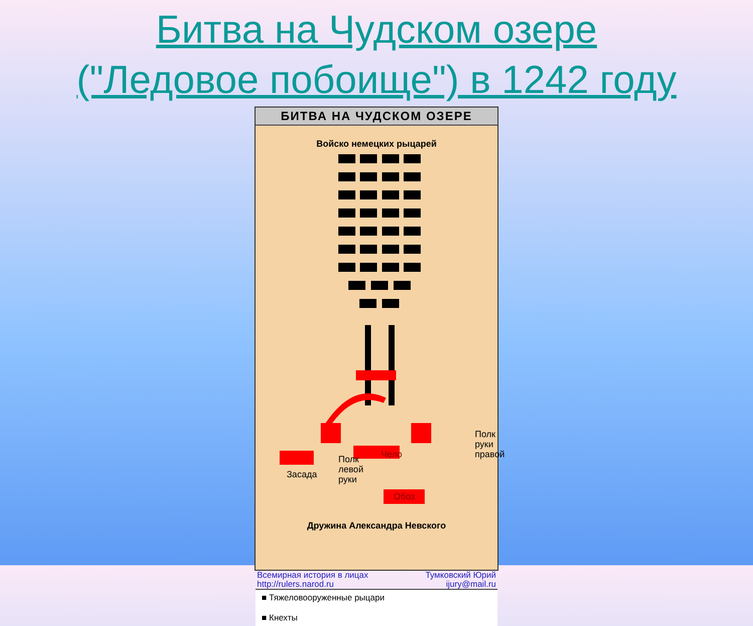Битва на Чудском озере
("Ледовое побоище") в 1242 году
БИТВА НА ЧУДСКОМ ОЗЕРЕ
Войско немецких рыцарей
Засада
Полк
левой
руки
Чело
Полк
руки
правой
Обоз
Дружина Александра Невского
Всемирная история в лицах
http://rulers.narod.ru Тумковский Юрий
ijury@mail.ru
■ Тяжеловооруженные рыцари
■ Кнехты